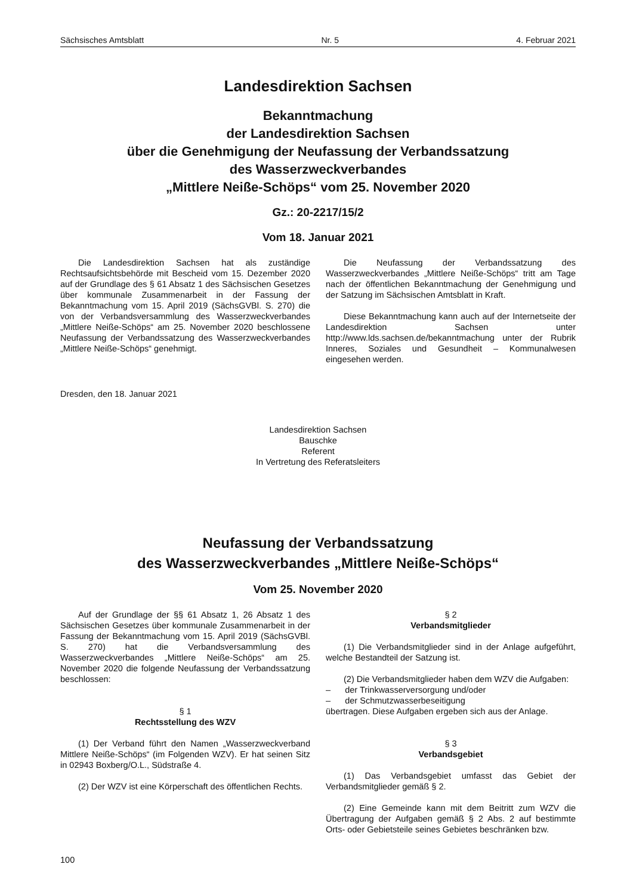Sächsisches Amtsblatt Nr. 5 4. Februar 2021
Landesdirektion Sachsen
Bekanntmachung
der Landesdirektion Sachsen
über die Genehmigung der Neufassung der Verbandssatzung
des Wasserzweckverbandes
„Mittlere Neiße-Schöps“ vom 25. November 2020
Gz.: 20-2217/15/2
Vom 18. Januar 2021
Die Landesdirektion Sachsen hat als zuständige Rechtsaufsichtsbehörde mit Bescheid vom 15. Dezember 2020 auf der Grundlage des § 61 Absatz 1 des Sächsischen Gesetzes über kommunale Zusammenarbeit in der Fassung der Bekanntmachung vom 15. April 2019 (SächsGVBl. S. 270) die von der Verbandsversammlung des Wasserzweckverbandes „Mittlere Neiße-Schöps“ am 25. November 2020 beschlossene Neufassung der Verbandssatzung des Wasserzweckverbandes „Mittlere Neiße-Schöps“ genehmigt.
Die Neufassung der Verbandssatzung des Wasserzweckverbandes „Mittlere Neiße-Schöps“ tritt am Tage nach der öffentlichen Bekanntmachung der Genehmigung und der Satzung im Sächsischen Amtsblatt in Kraft.
Diese Bekanntmachung kann auch auf der Internetseite der Landesdirektion Sachsen unter http://www.lds.sachsen.de/bekanntmachung unter der Rubrik Inneres, Soziales und Gesundheit – Kommunalwesen eingesehen werden.
Dresden, den 18. Januar 2021
Landesdirektion Sachsen
Bauschke
Referent
In Vertretung des Referatsleiters
Neufassung der Verbandssatzung
des Wasserzweckverbandes „Mittlere Neiße-Schöps“
Vom 25. November 2020
Auf der Grundlage der §§ 61 Absatz 1, 26 Absatz 1 des Sächsischen Gesetzes über kommunale Zusammenarbeit in der Fassung der Bekanntmachung vom 15. April 2019 (SächsGVBl. S. 270) hat die Verbandsversammlung des Wasserzweckverbandes „Mittlere Neiße-Schöps“ am 25. November 2020 die folgende Neufassung der Verbandssatzung beschlossen:
§ 1
Rechtsstellung des WZV
(1) Der Verband führt den Namen „Wasserzweckverband Mittlere Neiße-Schöps“ (im Folgenden WZV). Er hat seinen Sitz in 02943 Boxberg/O.L., Südstraße 4.
(2) Der WZV ist eine Körperschaft des öffentlichen Rechts.
§ 2
Verbandsmitglieder
(1) Die Verbandsmitglieder sind in der Anlage aufgeführt, welche Bestandteil der Satzung ist.
(2) Die Verbandsmitglieder haben dem WZV die Aufgaben:
– der Trinkwasserversorgung und/oder
– der Schmutzwasserbeseitigung
übertragen. Diese Aufgaben ergeben sich aus der Anlage.
§ 3
Verbandsgebiet
(1) Das Verbandsgebiet umfasst das Gebiet der Verbandsmitglieder gemäß § 2.
(2) Eine Gemeinde kann mit dem Beitritt zum WZV die Übertragung der Aufgaben gemäß § 2 Abs. 2 auf bestimmte Orts- oder Gebietsteile seines Gebietes beschränken bzw.
100